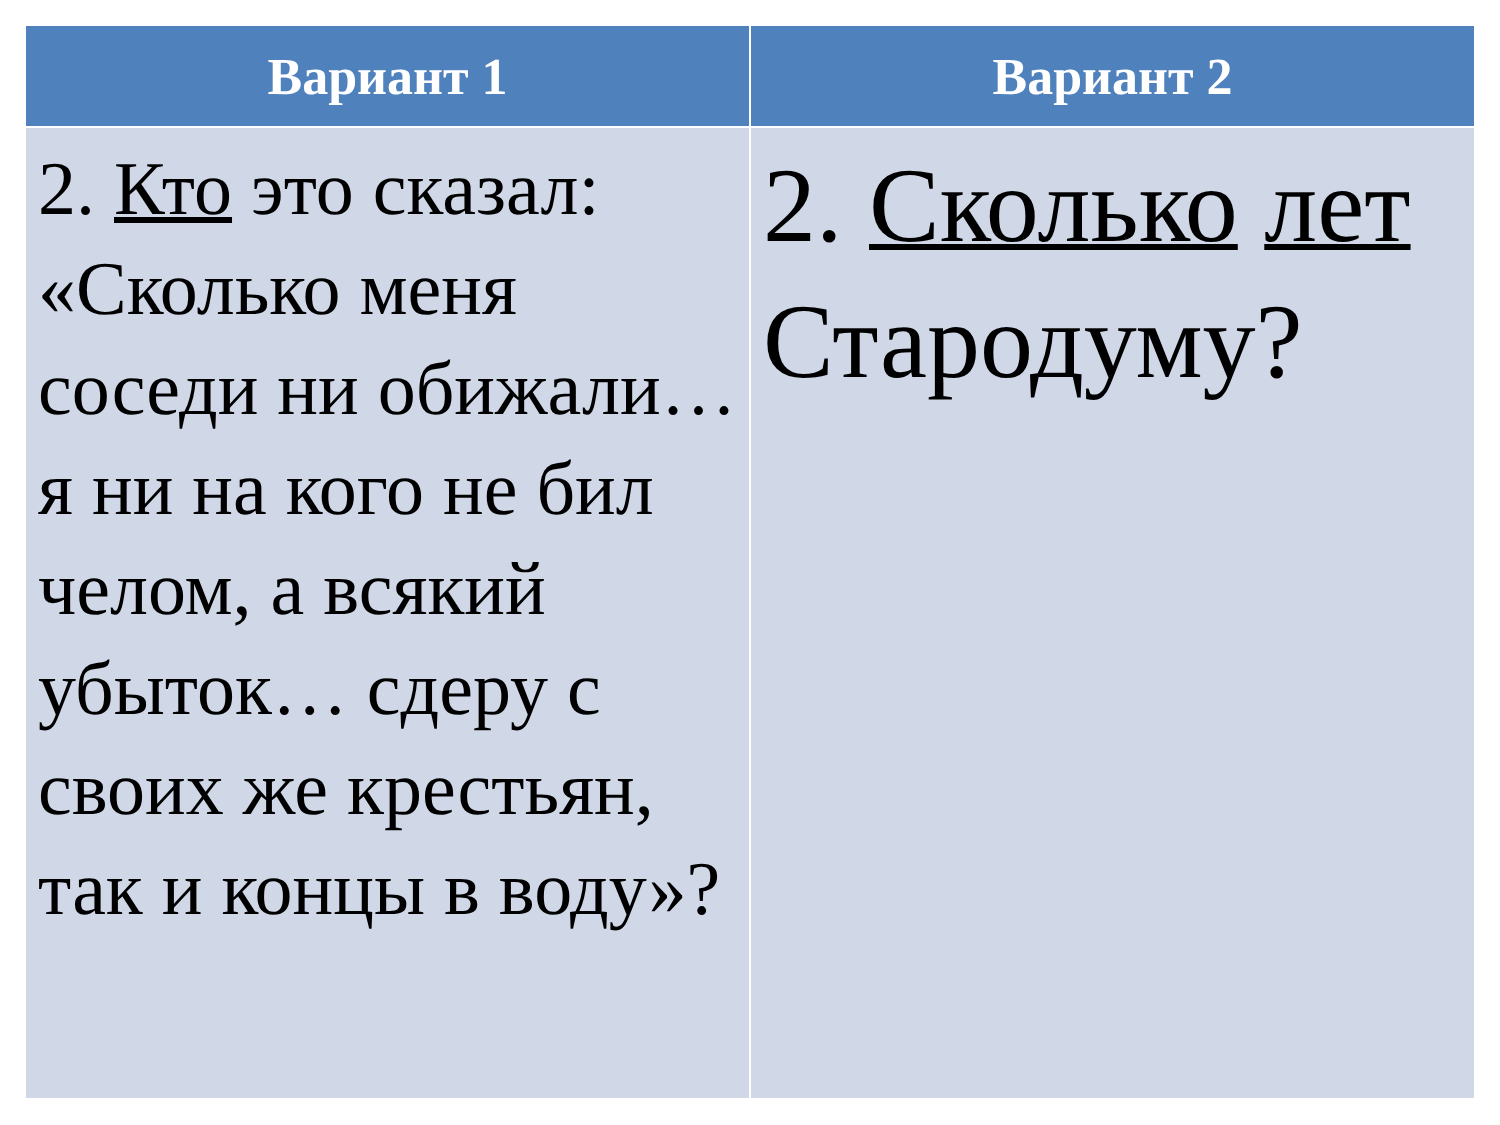| Вариант 1 | Вариант 2 |
| --- | --- |
| 2. Кто это сказал: «Сколько меня соседи ни обижали… я ни на кого не бил челом, а всякий убыток… сдеру с своих же крестьян, так и концы в воду»? | 2. Сколько лет Стародуму? |